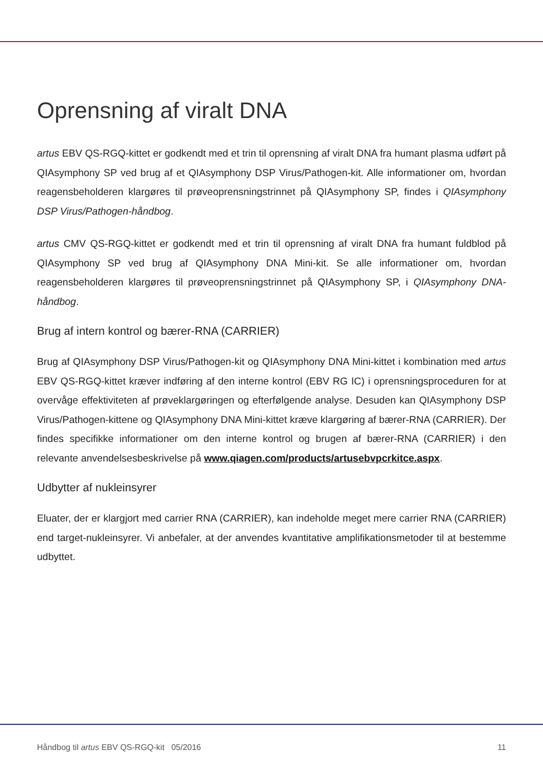Oprensning af viralt DNA
artus EBV QS-RGQ-kittet er godkendt med et trin til oprensning af viralt DNA fra humant plasma udført på QIAsymphony SP ved brug af et QIAsymphony DSP Virus/Pathogen-kit. Alle informationer om, hvordan reagensbeholderen klargøres til prøveoprensningstrinnet på QIAsymphony SP, findes i QIAsymphony DSP Virus/Pathogen-håndbog.
artus CMV QS-RGQ-kittet er godkendt med et trin til oprensning af viralt DNA fra humant fuldblod på QIAsymphony SP ved brug af QIAsymphony DNA Mini-kit. Se alle informationer om, hvordan reagensbeholderen klargøres til prøveoprensningstrinnet på QIAsymphony SP, i QIAsymphony DNA-håndbog.
Brug af intern kontrol og bærer-RNA (CARRIER)
Brug af QIAsymphony DSP Virus/Pathogen-kit og QIAsymphony DNA Mini-kittet i kombination med artus EBV QS-RGQ-kittet kræver indføring af den interne kontrol (EBV RG IC) i oprensningsproceduren for at overvåge effektiviteten af prøveklargøringen og efterfølgende analyse. Desuden kan QIAsymphony DSP Virus/Pathogen-kittene og QIAsymphony DNA Mini-kittet kræve klargøring af bærer-RNA (CARRIER). Der findes specifikke informationer om den interne kontrol og brugen af bærer-RNA (CARRIER) i den relevante anvendelsesbeskrivelse på www.qiagen.com/products/artusebvpcrkitce.aspx.
Udbytter af nukleinsyrer
Eluater, der er klargjort med carrier RNA (CARRIER), kan indeholde meget mere carrier RNA (CARRIER) end target-nukleinsyrer. Vi anbefaler, at der anvendes kvantitative amplifikationsmetoder til at bestemme udbyttet.
Håndbog til artus EBV QS-RGQ-kit 05/2016 11